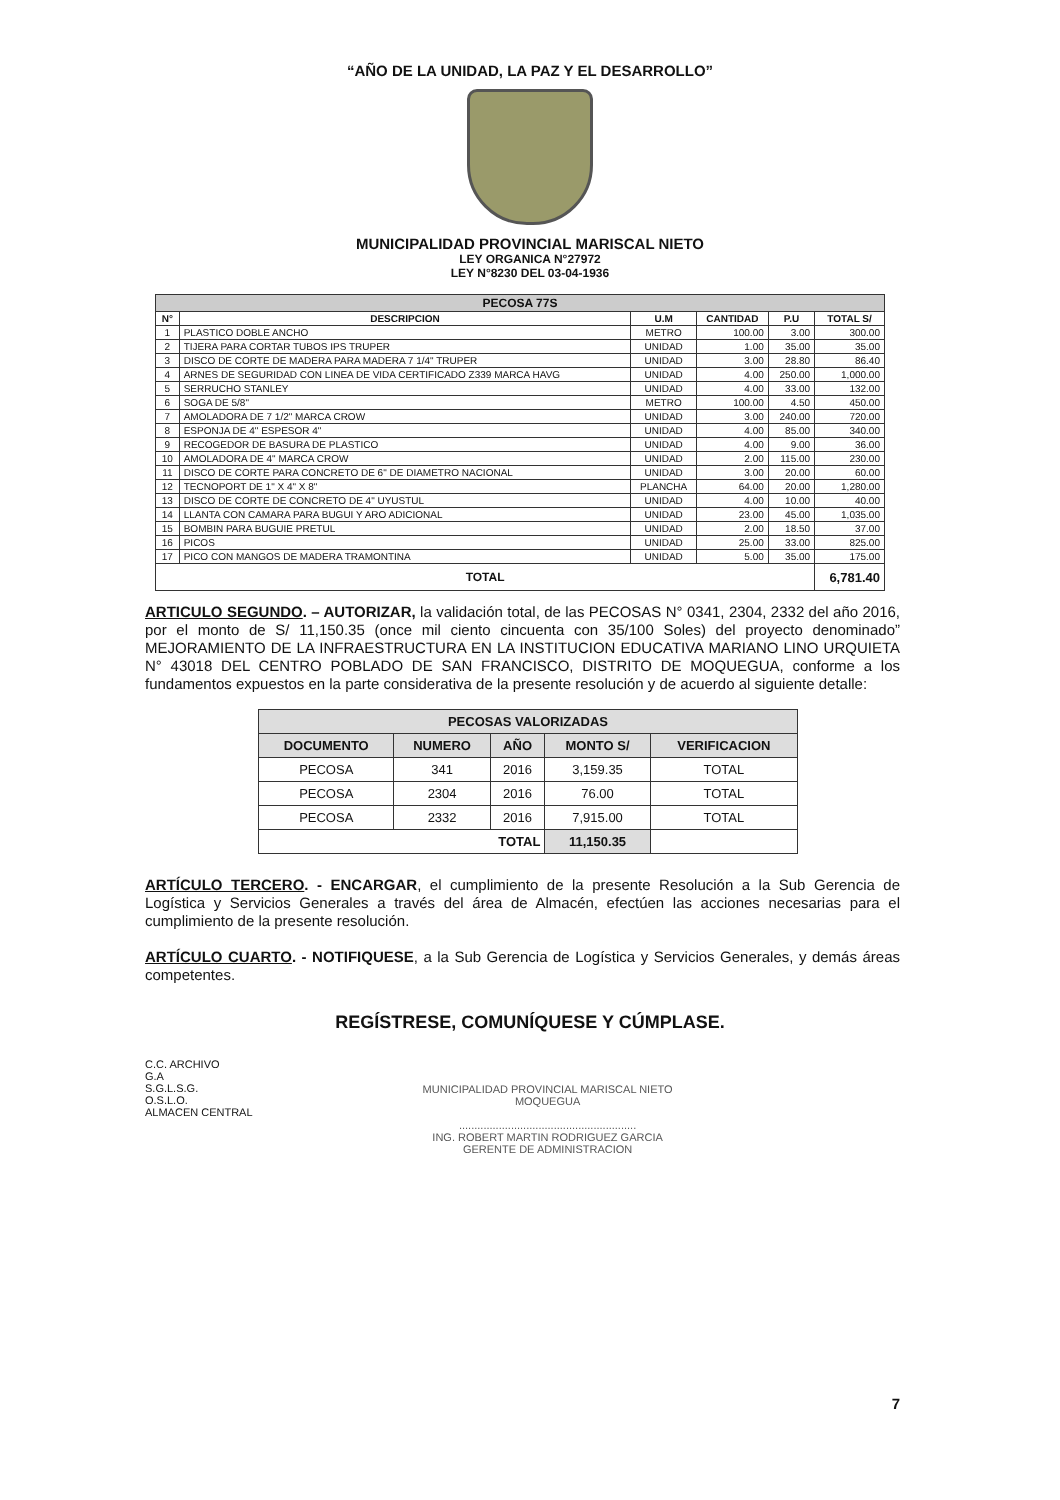“AÑO DE LA UNIDAD, LA PAZ Y EL DESARROLLO”
MUNICIPALIDAD PROVINCIAL MARISCAL NIETO
LEY ORGANICA N°27972
LEY N°8230 DEL 03-04-1936
| PECOSA 77S | | | | | |
| N° | DESCRIPCION | U.M | CANTIDAD | P.U | TOTAL S/ |
| 1 | PLASTICO DOBLE ANCHO | METRO | 100.00 | 3.00 | 300.00 |
| 2 | TIJERA PARA CORTAR TUBOS IPS TRUPER | UNIDAD | 1.00 | 35.00 | 35.00 |
| 3 | DISCO DE CORTE DE MADERA PARA MADERA 7 1/4" TRUPER | UNIDAD | 3.00 | 28.80 | 86.40 |
| 4 | ARNES DE SEGURIDAD CON LINEA DE VIDA CERTIFICADO Z339 MARCA HAVG | UNIDAD | 4.00 | 250.00 | 1,000.00 |
| 5 | SERRUCHO STANLEY | UNIDAD | 4.00 | 33.00 | 132.00 |
| 6 | SOGA DE 5/8" | METRO | 100.00 | 4.50 | 450.00 |
| 7 | AMOLADORA DE 7 1/2" MARCA CROW | UNIDAD | 3.00 | 240.00 | 720.00 |
| 8 | ESPONJA DE 4" ESPESOR 4" | UNIDAD | 4.00 | 85.00 | 340.00 |
| 9 | RECOGEDOR DE BASURA DE PLASTICO | UNIDAD | 4.00 | 9.00 | 36.00 |
| 10 | AMOLADORA DE 4" MARCA CROW | UNIDAD | 2.00 | 115.00 | 230.00 |
| 11 | DISCO DE CORTE PARA CONCRETO DE 6" DE DIAMETRO NACIONAL | UNIDAD | 3.00 | 20.00 | 60.00 |
| 12 | TECNOPORT DE 1" X 4" X 8" | PLANCHA | 64.00 | 20.00 | 1,280.00 |
| 13 | DISCO DE CORTE DE CONCRETO DE 4" UYUSTUL | UNIDAD | 4.00 | 10.00 | 40.00 |
| 14 | LLANTA CON CAMARA PARA BUGUI Y ARO ADICIONAL | UNIDAD | 23.00 | 45.00 | 1,035.00 |
| 15 | BOMBIN PARA BUGUIE PRETUL | UNIDAD | 2.00 | 18.50 | 37.00 |
| 16 | PICOS | UNIDAD | 25.00 | 33.00 | 825.00 |
| 17 | PICO CON MANGOS DE MADERA TRAMONTINA | UNIDAD | 5.00 | 35.00 | 175.00 |
| TOTAL | | | | | 6,781.40 |
ARTICULO SEGUNDO. – AUTORIZAR, la validación total, de las PECOSAS N° 0341, 2304, 2332 del año 2016, por el monto de S/ 11,150.35 (once mil ciento cincuenta con 35/100 Soles) del proyecto denominado” MEJORAMIENTO DE LA INFRAESTRUCTURA EN LA INSTITUCION EDUCATIVA MARIANO LINO URQUIETA N° 43018 DEL CENTRO POBLADO DE SAN FRANCISCO, DISTRITO DE MOQUEGUA, conforme a los fundamentos expuestos en la parte considerativa de la presente resolución y de acuerdo al siguiente detalle:
| PECOSAS VALORIZADAS | | | | |
| --- | --- | --- | --- | --- |
| DOCUMENTO | NUMERO | AÑO | MONTO S/ | VERIFICACION |
| PECOSA | 341 | 2016 | 3,159.35 | TOTAL |
| PECOSA | 2304 | 2016 | 76.00 | TOTAL |
| PECOSA | 2332 | 2016 | 7,915.00 | TOTAL |
| TOTAL | | | 11,150.35 | |
ARTÍCULO TERCERO. - ENCARGAR, el cumplimiento de la presente Resolución a la Sub Gerencia de Logística y Servicios Generales a través del área de Almacén, efectúen las acciones necesarias para el cumplimiento de la presente resolución.
ARTÍCULO CUARTO. - NOTIFIQUESE, a la Sub Gerencia de Logística y Servicios Generales, y demás áreas competentes.
REGÍSTRESE, COMUNÍQUESE Y CÚMPLASE.
C.C. ARCHIVO
G.A
S.G.L.S.G.
O.S.L.O.
ALMACEN CENTRAL
MUNICIPALIDAD PROVINCIAL MARISCAL NIETO
MOQUEGUA
..........................................................
ING. ROBERT MARTIN RODRIGUEZ GARCIA
GERENTE DE ADMINISTRACION
7